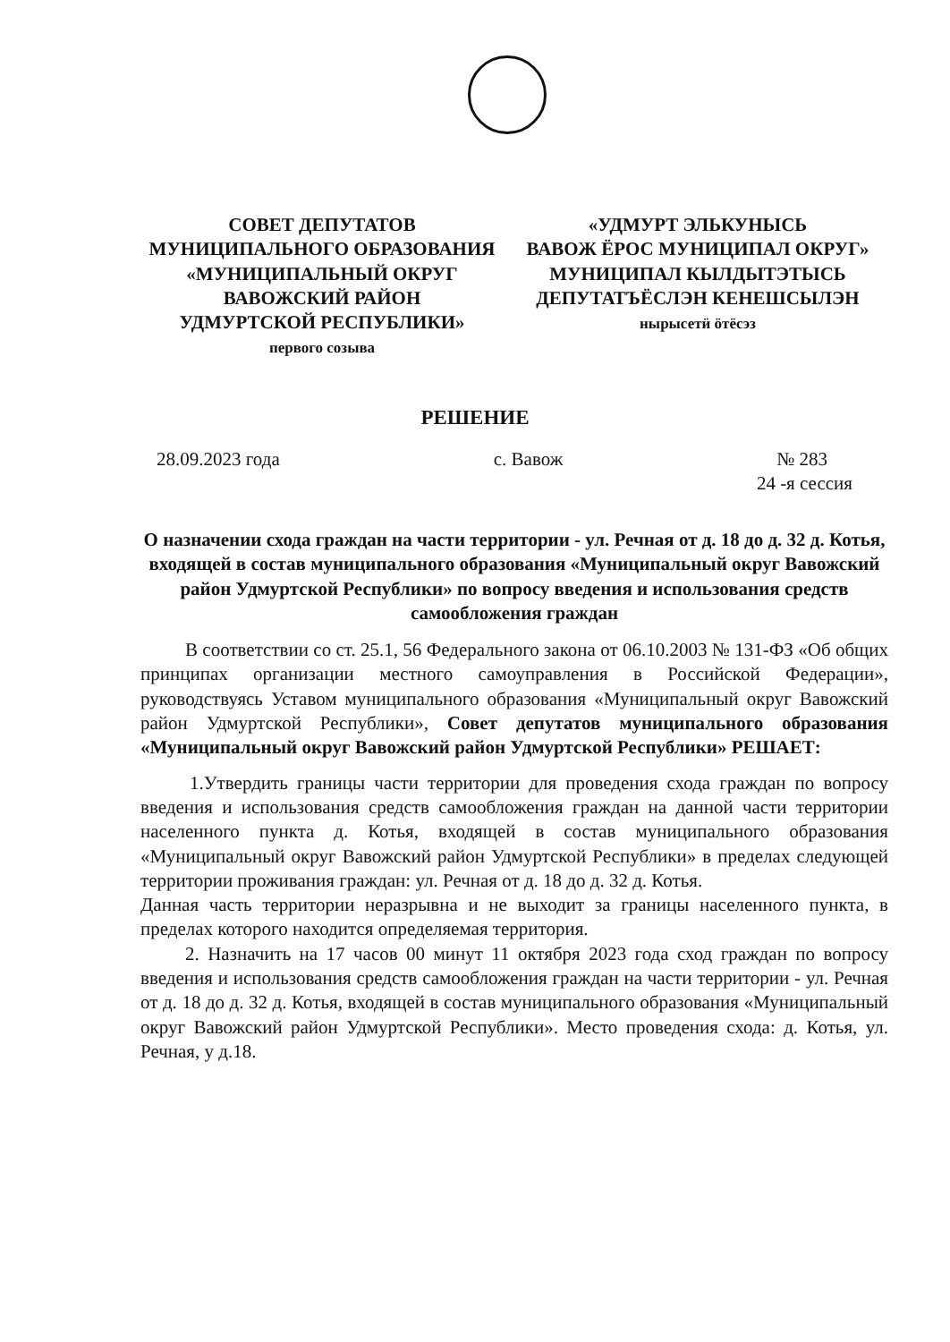СОВЕТ ДЕПУТАТОВ
МУНИЦИПАЛЬНОГО ОБРАЗОВАНИЯ
«МУНИЦИПАЛЬНЫЙ ОКРУГ
ВАВОЖСКИЙ РАЙОН
УДМУРТСКОЙ РЕСПУБЛИКИ»
первого созыва
«УДМУРТ ЭЛЬКУНЫСЬ
ВАВОЖ ЁРОС МУНИЦИПАЛ ОКРУГ»
МУНИЦИПАЛ КЫЛДЫТЭТЫСЬ
ДЕПУТАТЪЁСЛЭН КЕНЕШСЫЛЭН
нырысетӥ ӧтёсэз
РЕШЕНИЕ
28.09.2023 года с. Вавож № 283
24 -я сессия
О назначении схода граждан на части территории - ул. Речная от д. 18 до д. 32 д. Котья, входящей в состав муниципального образования «Муниципальный округ Вавожский район Удмуртской Республики» по вопросу введения и использования средств самообложения граждан
В соответствии со ст. 25.1, 56 Федерального закона от 06.10.2003 № 131-ФЗ «Об общих принципах организации местного самоуправления в Российской Федерации», руководствуясь Уставом муниципального образования «Муниципальный округ Вавожский район Удмуртской Республики», Совет депутатов муниципального образования «Муниципальный округ Вавожский район Удмуртской Республики» РЕШАЕТ:
1.Утвердить границы части территории для проведения схода граждан по вопросу введения и использования средств самообложения граждан на данной части территории населенного пункта д. Котья, входящей в состав муниципального образования «Муниципальный округ Вавожский район Удмуртской Республики» в пределах следующей территории проживания граждан: ул. Речная от д. 18 до д. 32 д. Котья.
Данная часть территории неразрывна и не выходит за границы населенного пункта, в пределах которого находится определяемая территория.
2. Назначить на 17 часов 00 минут 11 октября 2023 года сход граждан по вопросу введения и использования средств самообложения граждан на части территории - ул. Речная от д. 18 до д. 32 д. Котья, входящей в состав муниципального образования «Муниципальный округ Вавожский район Удмуртской Республики». Место проведения схода: д. Котья, ул. Речная, у д.18.